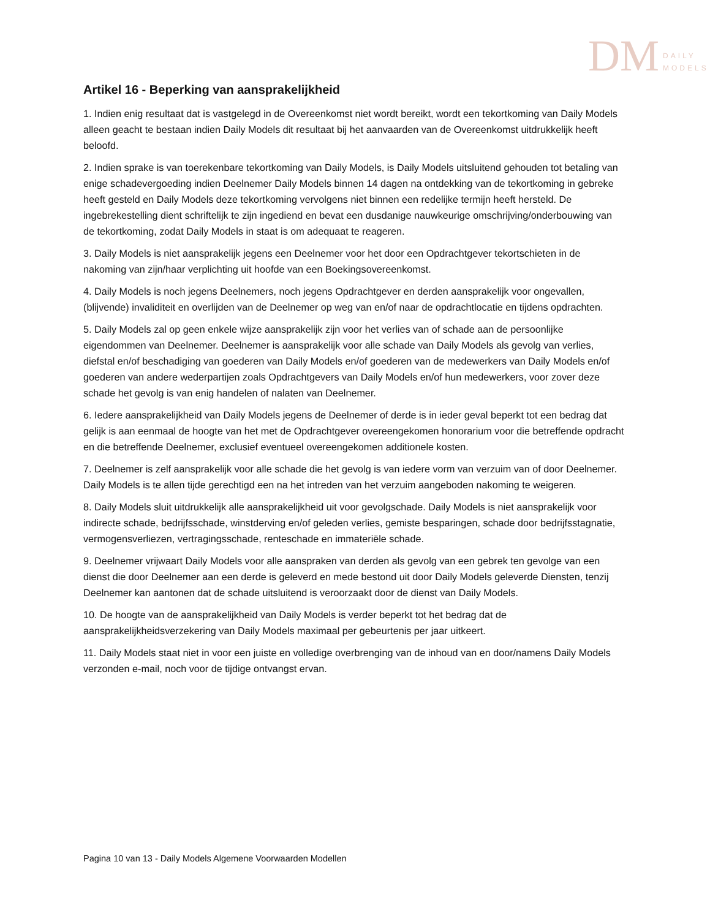DM DAILY
MODELS
Artikel 16 - Beperking van aansprakelijkheid
1. Indien enig resultaat dat is vastgelegd in de Overeenkomst niet wordt bereikt, wordt een tekortkoming van Daily Models alleen geacht te bestaan indien Daily Models dit resultaat bij het aanvaarden van de Overeenkomst uitdrukkelijk heeft beloofd.
2. Indien sprake is van toerekenbare tekortkoming van Daily Models, is Daily Models uitsluitend gehouden tot betaling van enige schadevergoeding indien Deelnemer Daily Models binnen 14 dagen na ontdekking van de tekortkoming in gebreke heeft gesteld en Daily Models deze tekortkoming vervolgens niet binnen een redelijke termijn heeft hersteld. De ingebrekestelling dient schriftelijk te zijn ingediend en bevat een dusdanige nauwkeurige omschrijving/onderbouwing van de tekortkoming, zodat Daily Models in staat is om adequaat te reageren.
3. Daily Models is niet aansprakelijk jegens een Deelnemer voor het door een Opdrachtgever tekortschieten in de nakoming van zijn/haar verplichting uit hoofde van een Boekingsovereenkomst.
4. Daily Models is noch jegens Deelnemers, noch jegens Opdrachtgever en derden aansprakelijk voor ongevallen, (blijvende) invaliditeit en overlijden van de Deelnemer op weg van en/of naar de opdrachtlocatie en tijdens opdrachten.
5. Daily Models zal op geen enkele wijze aansprakelijk zijn voor het verlies van of schade aan de persoonlijke eigendommen van Deelnemer. Deelnemer is aansprakelijk voor alle schade van Daily Models als gevolg van verlies, diefstal en/of beschadiging van goederen van Daily Models en/of goederen van de medewerkers van Daily Models en/of goederen van andere wederpartijen zoals Opdrachtgevers van Daily Models en/of hun medewerkers, voor zover deze schade het gevolg is van enig handelen of nalaten van Deelnemer.
6. Iedere aansprakelijkheid van Daily Models jegens de Deelnemer of derde is in ieder geval beperkt tot een bedrag dat gelijk is aan eenmaal de hoogte van het met de Opdrachtgever overeengekomen honorarium voor die betreffende opdracht en die betreffende Deelnemer, exclusief eventueel overeengekomen additionele kosten.
7. Deelnemer is zelf aansprakelijk voor alle schade die het gevolg is van iedere vorm van verzuim van of door Deelnemer. Daily Models is te allen tijde gerechtigd een na het intreden van het verzuim aangeboden nakoming te weigeren.
8. Daily Models sluit uitdrukkelijk alle aansprakelijkheid uit voor gevolgschade. Daily Models is niet aansprakelijk voor indirecte schade, bedrijfsschade, winstderving en/of geleden verlies, gemiste besparingen, schade door bedrijfsstagnatie, vermogensverliezen, vertragingsschade, renteschade en immateriële schade.
9. Deelnemer vrijwaart Daily Models voor alle aanspraken van derden als gevolg van een gebrek ten gevolge van een dienst die door Deelnemer aan een derde is geleverd en mede bestond uit door Daily Models geleverde Diensten, tenzij Deelnemer kan aantonen dat de schade uitsluitend is veroorzaakt door de dienst van Daily Models.
10. De hoogte van de aansprakelijkheid van Daily Models is verder beperkt tot het bedrag dat de aansprakelijkheidsverzekering van Daily Models maximaal per gebeurtenis per jaar uitkeert.
11. Daily Models staat niet in voor een juiste en volledige overbrenging van de inhoud van en door/namens Daily Models verzonden e-mail, noch voor de tijdige ontvangst ervan.
Pagina 10 van 13 - Daily Models Algemene Voorwaarden Modellen